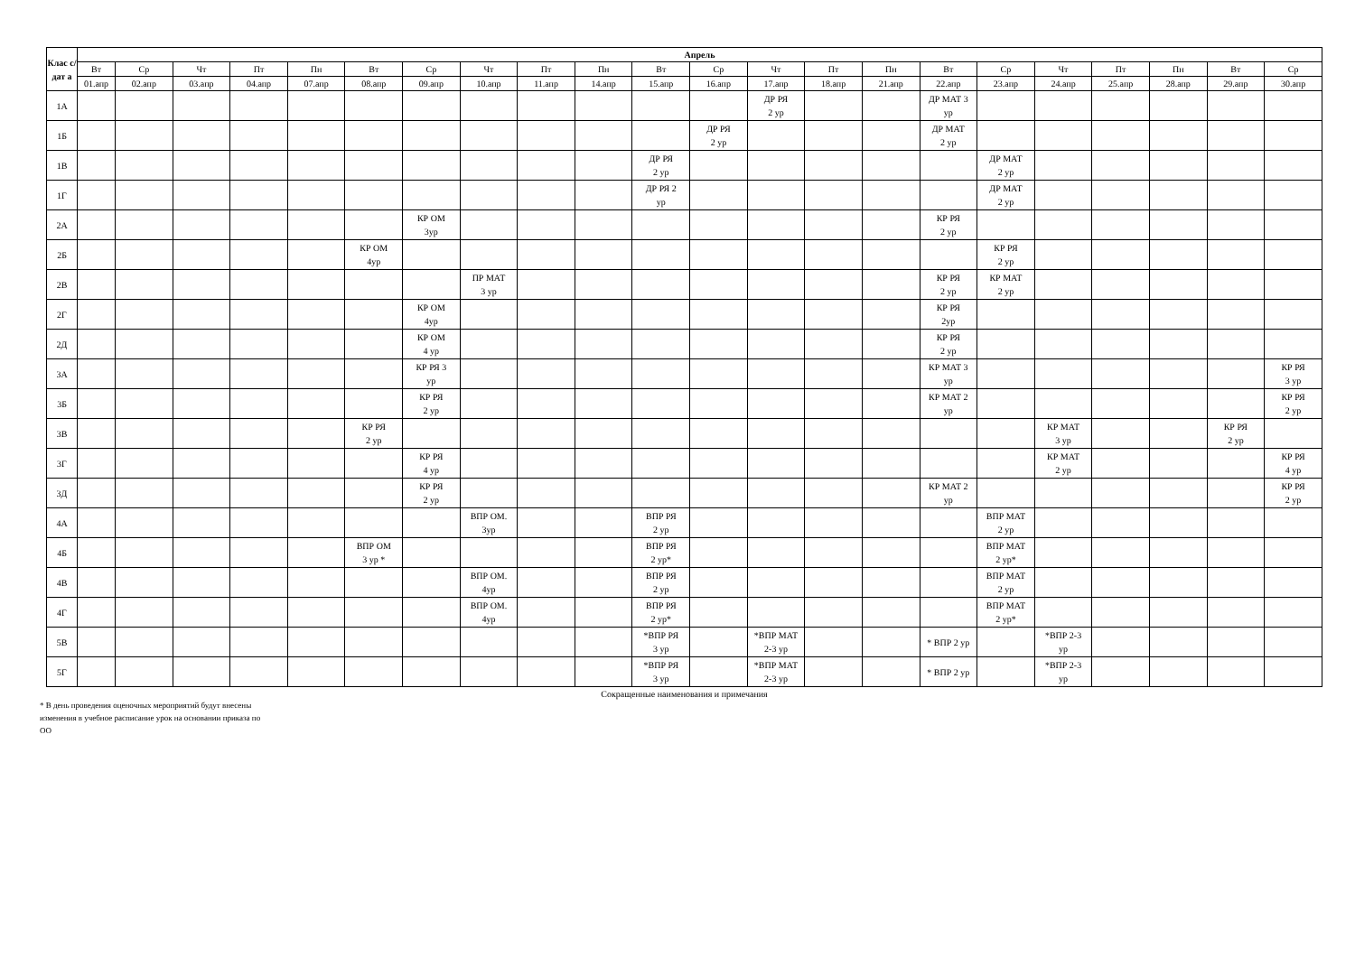| Клас с/дат а | Апрель | | | | | | | | | | | | | | | | | | | | | |
| --- | --- | --- | --- | --- | --- | --- | --- | --- | --- | --- | --- | --- | --- | --- | --- | --- | --- | --- | --- | --- | --- | --- |
| | Вт | Ср | Чт | Пт | Пн | Вт | Ср | Чт | Пт | Пн | Вт | Ср | Чт | Пт | Пн | Вт | Ср | Чт | Пт | Пн | Вт | Ср |
| | 01.апр | 02.апр | 03.апр | 04.апр | 07.апр | 08.апр | 09.апр | 10.апр | 11.апр | 14.апр | 15.апр | 16.апр | 17.апр | 18.апр | 21.апр | 22.апр | 23.апр | 24.апр | 25.апр | 28.апр | 29.апр | 30.апр |
| 1А | | | | | | | | | | | | | ДР РЯ 2 ур | | | ДР МАТ 3 ур | | | | | | |
| 1Б | | | | | | | | | | | | ДР РЯ 2 ур | | | | ДР МАТ 2 ур | | | | | | |
| 1В | | | | | | | | | | | ДР РЯ 2 ур | | | | | | ДР МАТ 2 ур | | | | | |
| 1Г | | | | | | | | | | | ДР РЯ 2 ур | | | | | | ДР МАТ 2 ур | | | | | |
| 2А | | | | | | | КР ОМ 3ур | | | | | | | | | КР РЯ 2 ур | | | | | | |
| 2Б | | | | | | КР ОМ 4ур | | | | | | | | | | | КР РЯ 2 ур | | | | | |
| 2В | | | | | | | | ПР МАТ 3 ур | | | | | | | | КР РЯ 2 ур | КР МАТ 2 ур | | | | | |
| 2Г | | | | | | | КР ОМ 4ур | | | | | | | | | КР РЯ 2ур | | | | | | |
| 2Д | | | | | | | КР ОМ 4 ур | | | | | | | | | КР РЯ 2 ур | | | | | | |
| 3А | | | | | | | КР РЯ 3 ур | | | | | | | | | КР МАТ 3 ур | | | | | | КР РЯ 3 ур |
| 3Б | | | | | | | КР РЯ 2 ур | | | | | | | | | КР МАТ 2 ур | | | | | | КР РЯ 2 ур |
| 3В | | | | | | КР РЯ 2 ур | | | | | | | | | | | | КР МАТ 3 ур | | | КР РЯ 2 ур | |
| 3Г | | | | | | | КР РЯ 4 ур | | | | | | | | | | | КР МАТ 2 ур | | | | КР РЯ 4 ур |
| 3Д | | | | | | | КР РЯ 2 ур | | | | | | | | | КР МАТ 2 ур | | | | | | КР РЯ 2 ур |
| 4А | | | | | | | | ВПР ОМ. 3ур | | | ВПР РЯ 2 ур | | | | | | ВПР МАТ 2 ур | | | | | |
| 4Б | | | | | | ВПР ОМ 3 ур * | | | | | ВПР РЯ 2 ур* | | | | | | ВПР МАТ 2 ур* | | | | | |
| 4В | | | | | | | | ВПР ОМ. 4ур | | | ВПР РЯ 2 ур | | | | | | ВПР МАТ 2 ур | | | | | |
| 4Г | | | | | | | | ВПР ОМ. 4ур | | | ВПР РЯ 2 ур* | | | | | | ВПР МАТ 2 ур* | | | | | |
| 5В | | | | | | | | | | | *ВПР РЯ 3 ур | | *ВПР МАТ 2-3 ур | | | * ВПР 2 ур | | *ВПР 2-3 ур | | | | |
| 5Г | | | | | | | | | | | *ВПР РЯ 3 ур | | *ВПР МАТ 2-3 ур | | | * ВПР 2 ур | | *ВПР 2-3 ур | | | | |
Сокращенные наименования и примечания
* В день проведения оценочных мероприятий будут внесены изменения в учебное расписание урок на основании приказа по ОО